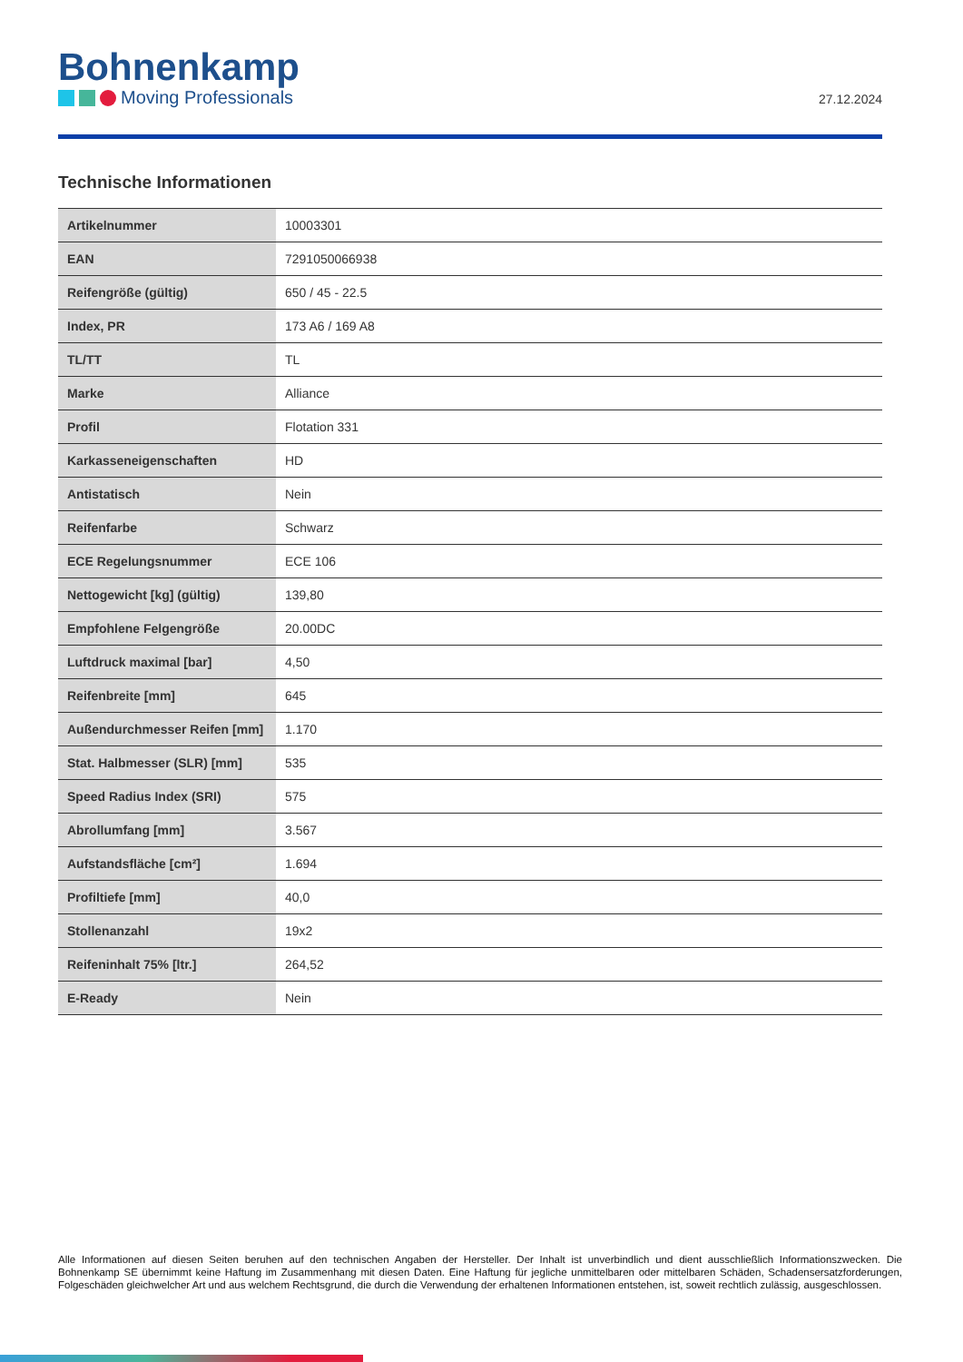Bohnenkamp
Moving Professionals
27.12.2024
Technische Informationen
| Artikelnummer | 10003301 |
| EAN | 7291050066938 |
| Reifengröße (gültig) | 650 / 45 - 22.5 |
| Index, PR | 173 A6 / 169 A8 |
| TL/TT | TL |
| Marke | Alliance |
| Profil | Flotation 331 |
| Karkasseneigenschaften | HD |
| Antistatisch | Nein |
| Reifenfarbe | Schwarz |
| ECE Regelungsnummer | ECE 106 |
| Nettogewicht [kg] (gültig) | 139,80 |
| Empfohlene Felgengröße | 20.00DC |
| Luftdruck maximal [bar] | 4,50 |
| Reifenbreite [mm] | 645 |
| Außendurchmesser Reifen [mm] | 1.170 |
| Stat. Halbmesser (SLR) [mm] | 535 |
| Speed Radius Index (SRI) | 575 |
| Abrollumfang [mm] | 3.567 |
| Aufstandsfläche [cm²] | 1.694 |
| Profiltiefe [mm] | 40,0 |
| Stollenanzahl | 19x2 |
| Reifeninhalt 75% [ltr.] | 264,52 |
| E-Ready | Nein |
Alle Informationen auf diesen Seiten beruhen auf den technischen Angaben der Hersteller. Der Inhalt ist unverbindlich und dient ausschließlich Informationszwecken. Die Bohnenkamp SE übernimmt keine Haftung im Zusammenhang mit diesen Daten. Eine Haftung für jegliche unmittelbaren oder mittelbaren Schäden, Schadensersatzforderungen, Folgeschäden gleichwelcher Art und aus welchem Rechtsgrund, die durch die Verwendung der erhaltenen Informationen entstehen, ist, soweit rechtlich zulässig, ausgeschlossen.